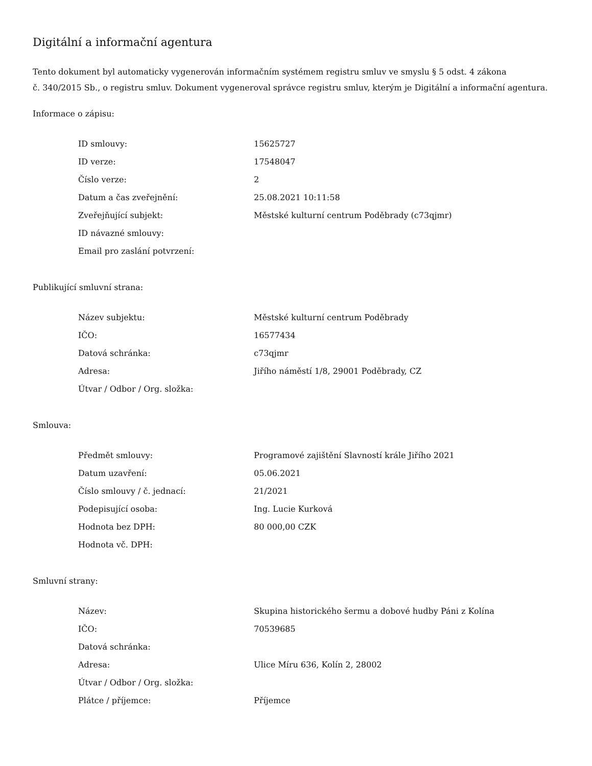Digitální a informační agentura
Tento dokument byl automaticky vygenerován informačním systémem registru smluv ve smyslu § 5 odst. 4 zákona
č. 340/2015 Sb., o registru smluv. Dokument vygeneroval správce registru smluv, kterým je Digitální a informační agentura.
Informace o zápisu:
| ID smlouvy: | 15625727 |
| ID verze: | 17548047 |
| Číslo verze: | 2 |
| Datum a čas zveřejnění: | 25.08.2021 10:11:58 |
| Zveřejňující subjekt: | Městské kulturní centrum Poděbrady (c73qjmr) |
| ID návazné smlouvy: | |
| Email pro zaslání potvrzení: | |
Publikující smluvní strana:
| Název subjektu: | Městské kulturní centrum Poděbrady |
| IČO: | 16577434 |
| Datová schránka: | c73qjmr |
| Adresa: | Jiřího náměstí 1/8, 29001 Poděbrady, CZ |
| Útvar / Odbor / Org. složka: | |
Smlouva:
| Předmět smlouvy: | Programové zajištění Slavností krále Jiřího 2021 |
| Datum uzavření: | 05.06.2021 |
| Číslo smlouvy / č. jednací: | 21/2021 |
| Podepisující osoba: | Ing. Lucie Kurková |
| Hodnota bez DPH: | 80 000,00 CZK |
| Hodnota vč. DPH: | |
Smluvní strany:
| Název: | Skupina historického šermu a dobové hudby Páni z Kolína |
| IČO: | 70539685 |
| Datová schránka: | |
| Adresa: | Ulice Míru 636, Kolín 2, 28002 |
| Útvar / Odbor / Org. složka: | |
| Plátce / příjemce: | Příjemce |